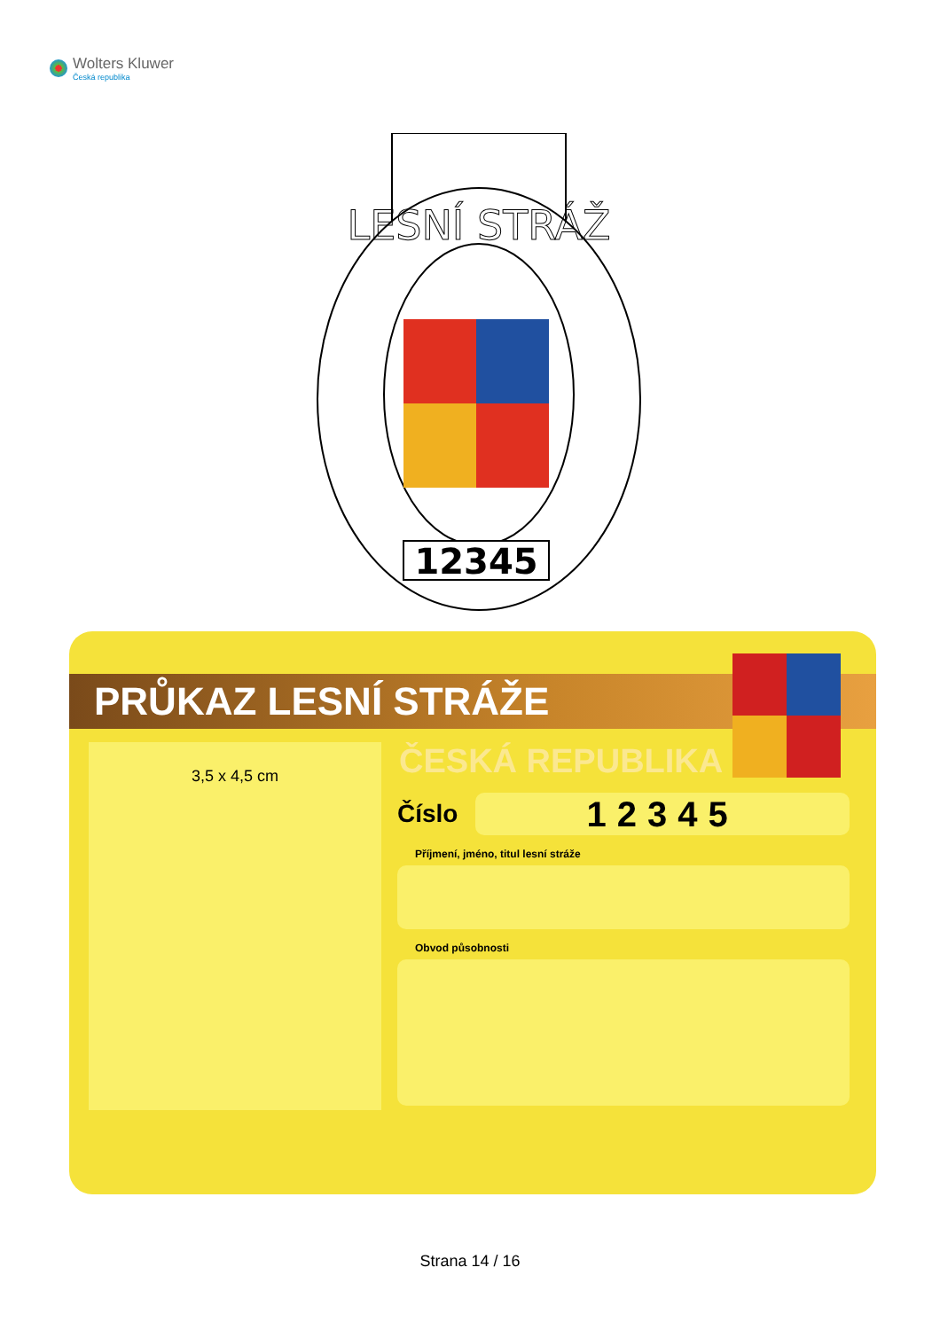Wolters Kluwer
Česká republika
LESNÍ STRÁŽ
12345
PRŮKAZ LESNÍ STRÁŽE
3,5 x 4,5 cm
ČESKÁ REPUBLIKA
Číslo
12345
Příjmení, jméno, titul lesní stráže
Obvod působnosti
Strana 14 / 16